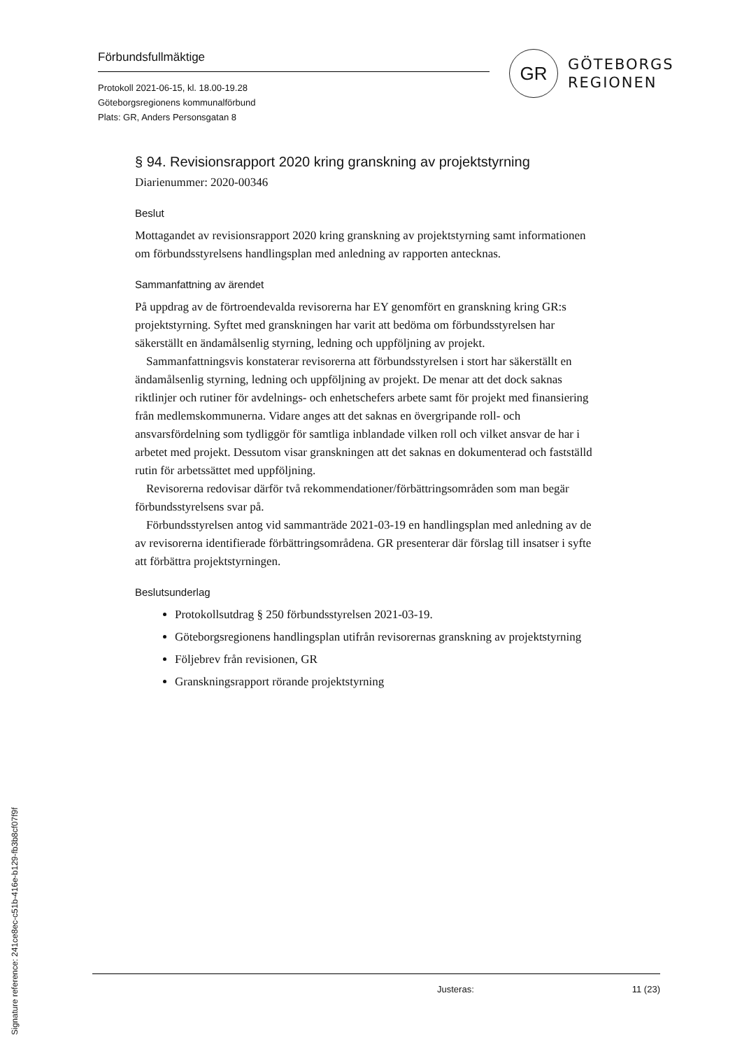Förbundsfullmäktige
Protokoll 2021-06-15, kl. 18.00-19.28
Göteborgsregionens kommunalförbund
Plats: GR, Anders Personsgatan 8
GR
GÖTEBORGS
REGIONEN
§ 94. Revisionsrapport 2020 kring granskning av projektstyrning
Diarienummer: 2020-00346
Beslut
Mottagandet av revisionsrapport 2020 kring granskning av projektstyrning samt informationen om förbundsstyrelsens handlingsplan med anledning av rapporten antecknas.
Sammanfattning av ärendet
På uppdrag av de förtroendevalda revisorerna har EY genomfört en granskning kring GR:s projektstyrning. Syftet med granskningen har varit att bedöma om förbundsstyrelsen har säkerställt en ändamålsenlig styrning, ledning och uppföljning av projekt.
Sammanfattningsvis konstaterar revisorerna att förbundsstyrelsen i stort har säkerställt en ändamålsenlig styrning, ledning och uppföljning av projekt. De menar att det dock saknas riktlinjer och rutiner för avdelnings- och enhetschefers arbete samt för projekt med finansiering från medlemskommunerna. Vidare anges att det saknas en övergripande roll- och ansvarsfördelning som tydliggör för samtliga inblandade vilken roll och vilket ansvar de har i arbetet med projekt. Dessutom visar granskningen att det saknas en dokumenterad och fastställd rutin för arbetssättet med uppföljning.
Revisorerna redovisar därför två rekommendationer/förbättringsområden som man begär förbundsstyrelsens svar på.
Förbundsstyrelsen antog vid sammanträde 2021-03-19 en handlingsplan med anledning av de av revisorerna identifierade förbättringsområdena. GR presenterar där förslag till insatser i syfte att förbättra projektstyrningen.
Beslutsunderlag
Protokollsutdrag § 250 förbundsstyrelsen 2021-03-19.
Göteborgsregionens handlingsplan utifrån revisorernas granskning av projektstyrning
Följebrev från revisionen, GR
Granskningsrapport rörande projektstyrning
Justeras: 11 (23)
Signature reference: 241ce8ec-c51b-416e-b129-fb3b8cf07f9f